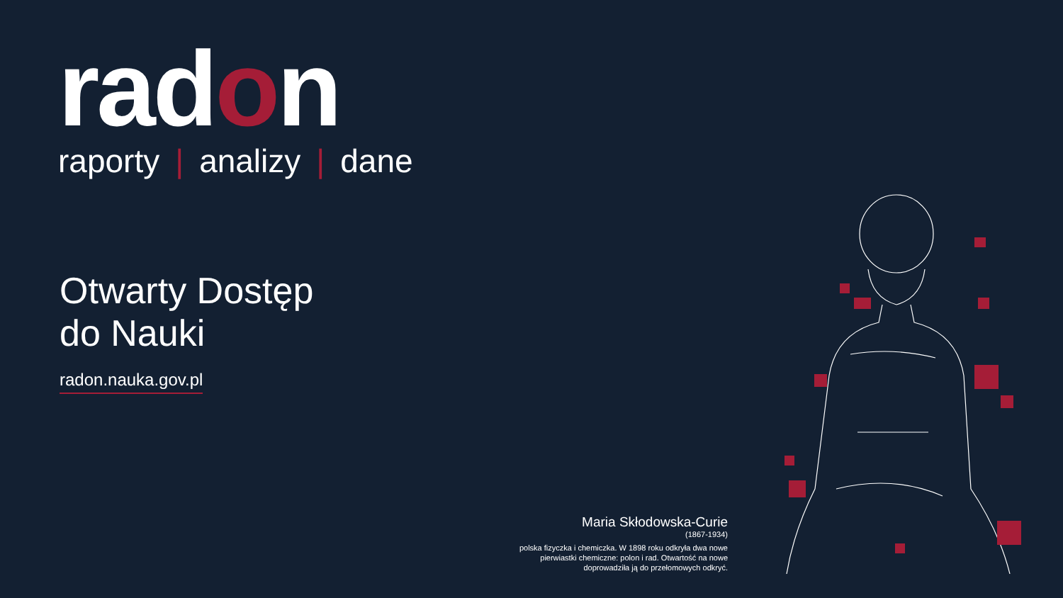radon
raporty | analizy | dane
Otwarty Dostęp
do Nauki
radon.nauka.gov.pl
Maria Skłodowska-Curie
(1867-1934)
polska fizyczka i chemiczka. W 1898 roku odkryła dwa nowe pierwiastki chemiczne: polon i rad. Otwartość na nowe doprowadziła ją do przełomowych odkryć.